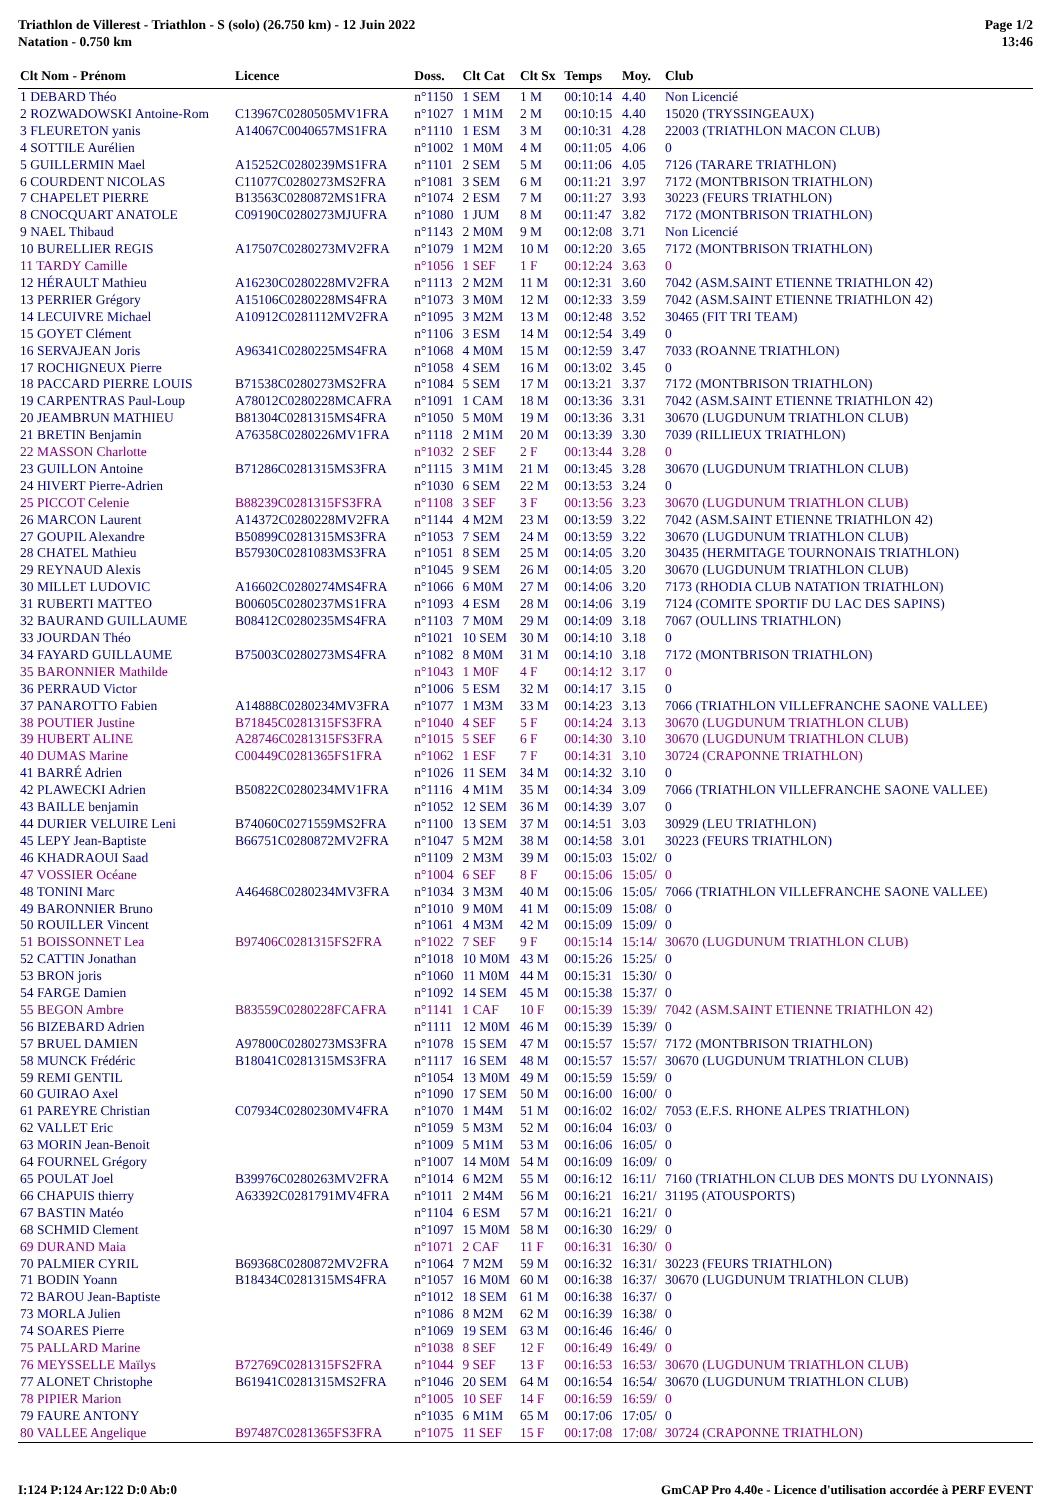Triathlon de Villerest - Triathlon - S (solo) (26.750 km) - 12 Juin 2022
Natation - 0.750 km
Page 1/2
13:46
| Clt Nom - Prénom | Licence | Doss. | Clt Cat | Clt Sx | Temps | Moy. | Club |
| --- | --- | --- | --- | --- | --- | --- | --- |
| 1 DEBARD Théo | | n°1150 | 1 SEM | 1 M | 00:10:14 | 4.40 | Non Licencié |
| 2 ROZWADOWSKI Antoine-Rom | C13967C0280505MV1FRA | n°1027 | 1 M1M | 2 M | 00:10:15 | 4.40 | 15020 (TRYSSINGEAUX) |
| 3 FLEURETON yanis | A14067C0040657MS1FRA | n°1110 | 1 ESM | 3 M | 00:10:31 | 4.28 | 22003 (TRIATHLON MACON CLUB) |
| 4 SOTTILE Aurélien | | n°1002 | 1 M0M | 4 M | 00:11:05 | 4.06 | 0 |
| 5 GUILLERMIN Mael | A15252C0280239MS1FRA | n°1101 | 2 SEM | 5 M | 00:11:06 | 4.05 | 7126 (TARARE TRIATHLON) |
| 6 COURDENT NICOLAS | C11077C0280273MS2FRA | n°1081 | 3 SEM | 6 M | 00:11:21 | 3.97 | 7172 (MONTBRISON TRIATHLON) |
| 7 CHAPELET PIERRE | B13563C0280872MS1FRA | n°1074 | 2 ESM | 7 M | 00:11:27 | 3.93 | 30223 (FEURS TRIATHLON) |
| 8 CNOCQUART ANATOLE | C09190C0280273MJUFRA | n°1080 | 1 JUM | 8 M | 00:11:47 | 3.82 | 7172 (MONTBRISON TRIATHLON) |
| 9 NAEL Thibaud | | n°1143 | 2 M0M | 9 M | 00:12:08 | 3.71 | Non Licencié |
| 10 BURELLIER REGIS | A17507C0280273MV2FRA | n°1079 | 1 M2M | 10 M | 00:12:20 | 3.65 | 7172 (MONTBRISON TRIATHLON) |
| 11 TARDY Camille | | n°1056 | 1 SEF | 1 F | 00:12:24 | 3.63 | 0 |
| 12 HÉRAULT Mathieu | A16230C0280228MV2FRA | n°1113 | 2 M2M | 11 M | 00:12:31 | 3.60 | 7042 (ASM.SAINT ETIENNE TRIATHLON 42) |
| 13 PERRIER Grégory | A15106C0280228MS4FRA | n°1073 | 3 M0M | 12 M | 00:12:33 | 3.59 | 7042 (ASM.SAINT ETIENNE TRIATHLON 42) |
| 14 LECUIVRE Michael | A10912C0281112MV2FRA | n°1095 | 3 M2M | 13 M | 00:12:48 | 3.52 | 30465 (FIT TRI TEAM) |
| 15 GOYET Clément | | n°1106 | 3 ESM | 14 M | 00:12:54 | 3.49 | 0 |
| 16 SERVAJEAN Joris | A96341C0280225MS4FRA | n°1068 | 4 M0M | 15 M | 00:12:59 | 3.47 | 7033 (ROANNE TRIATHLON) |
| 17 ROCHIGNEUX Pierre | | n°1058 | 4 SEM | 16 M | 00:13:02 | 3.45 | 0 |
| 18 PACCARD PIERRE LOUIS | B71538C0280273MS2FRA | n°1084 | 5 SEM | 17 M | 00:13:21 | 3.37 | 7172 (MONTBRISON TRIATHLON) |
| 19 CARPENTRAS Paul-Loup | A78012C0280228MCAFRA | n°1091 | 1 CAM | 18 M | 00:13:36 | 3.31 | 7042 (ASM.SAINT ETIENNE TRIATHLON 42) |
| 20 JEAMBRUN MATHIEU | B81304C0281315MS4FRA | n°1050 | 5 M0M | 19 M | 00:13:36 | 3.31 | 30670 (LUGDUNUM TRIATHLON CLUB) |
| 21 BRETIN Benjamin | A76358C0280226MV1FRA | n°1118 | 2 M1M | 20 M | 00:13:39 | 3.30 | 7039 (RILLIEUX TRIATHLON) |
| 22 MASSON Charlotte | | n°1032 | 2 SEF | 2 F | 00:13:44 | 3.28 | 0 |
| 23 GUILLON Antoine | B71286C0281315MS3FRA | n°1115 | 3 M1M | 21 M | 00:13:45 | 3.28 | 30670 (LUGDUNUM TRIATHLON CLUB) |
| 24 HIVERT Pierre-Adrien | | n°1030 | 6 SEM | 22 M | 00:13:53 | 3.24 | 0 |
| 25 PICCOT Celenie | B88239C0281315FS3FRA | n°1108 | 3 SEF | 3 F | 00:13:56 | 3.23 | 30670 (LUGDUNUM TRIATHLON CLUB) |
| 26 MARCON Laurent | A14372C0280228MV2FRA | n°1144 | 4 M2M | 23 M | 00:13:59 | 3.22 | 7042 (ASM.SAINT ETIENNE TRIATHLON 42) |
| 27 GOUPIL Alexandre | B50899C0281315MS3FRA | n°1053 | 7 SEM | 24 M | 00:13:59 | 3.22 | 30670 (LUGDUNUM TRIATHLON CLUB) |
| 28 CHATEL Mathieu | B57930C0281083MS3FRA | n°1051 | 8 SEM | 25 M | 00:14:05 | 3.20 | 30435 (HERMITAGE TOURNONAIS TRIATHLON) |
| 29 REYNAUD Alexis | | n°1045 | 9 SEM | 26 M | 00:14:05 | 3.20 | 30670 (LUGDUNUM TRIATHLON CLUB) |
| 30 MILLET LUDOVIC | A16602C0280274MS4FRA | n°1066 | 6 M0M | 27 M | 00:14:06 | 3.20 | 7173 (RHODIA CLUB NATATION TRIATHLON) |
| 31 RUBERTI MATTEO | B00605C0280237MS1FRA | n°1093 | 4 ESM | 28 M | 00:14:06 | 3.19 | 7124 (COMITE SPORTIF DU LAC DES SAPINS) |
| 32 BAURAND GUILLAUME | B08412C0280235MS4FRA | n°1103 | 7 M0M | 29 M | 00:14:09 | 3.18 | 7067 (OULLINS TRIATHLON) |
| 33 JOURDAN Théo | | n°1021 | 10 SEM | 30 M | 00:14:10 | 3.18 | 0 |
| 34 FAYARD GUILLAUME | B75003C0280273MS4FRA | n°1082 | 8 M0M | 31 M | 00:14:10 | 3.18 | 7172 (MONTBRISON TRIATHLON) |
| 35 BARONNIER Mathilde | | n°1043 | 1 M0F | 4 F | 00:14:12 | 3.17 | 0 |
| 36 PERRAUD Victor | | n°1006 | 5 ESM | 32 M | 00:14:17 | 3.15 | 0 |
| 37 PANAROTTO Fabien | A14888C0280234MV3FRA | n°1077 | 1 M3M | 33 M | 00:14:23 | 3.13 | 7066 (TRIATHLON VILLEFRANCHE SAONE VALLEE) |
| 38 POUTIER Justine | B71845C0281315FS3FRA | n°1040 | 4 SEF | 5 F | 00:14:24 | 3.13 | 30670 (LUGDUNUM TRIATHLON CLUB) |
| 39 HUBERT ALINE | A28746C0281315FS3FRA | n°1015 | 5 SEF | 6 F | 00:14:30 | 3.10 | 30670 (LUGDUNUM TRIATHLON CLUB) |
| 40 DUMAS Marine | C00449C0281365FS1FRA | n°1062 | 1 ESF | 7 F | 00:14:31 | 3.10 | 30724 (CRAPONNE TRIATHLON) |
| 41 BARRÉ Adrien | | n°1026 | 11 SEM | 34 M | 00:14:32 | 3.10 | 0 |
| 42 PLAWECKI Adrien | B50822C0280234MV1FRA | n°1116 | 4 M1M | 35 M | 00:14:34 | 3.09 | 7066 (TRIATHLON VILLEFRANCHE SAONE VALLEE) |
| 43 BAILLE benjamin | | n°1052 | 12 SEM | 36 M | 00:14:39 | 3.07 | 0 |
| 44 DURIER VELUIRE Leni | B74060C0271559MS2FRA | n°1100 | 13 SEM | 37 M | 00:14:51 | 3.03 | 30929 (LEU TRIATHLON) |
| 45 LEPY Jean-Baptiste | B66751C0280872MV2FRA | n°1047 | 5 M2M | 38 M | 00:14:58 | 3.01 | 30223 (FEURS TRIATHLON) |
| 46 KHADRAOUI Saad | | n°1109 | 2 M3M | 39 M | 00:15:03 | 15:02/ | 0 |
| 47 VOSSIER Océane | | n°1004 | 6 SEF | 8 F | 00:15:06 | 15:05/ | 0 |
| 48 TONINI Marc | A46468C0280234MV3FRA | n°1034 | 3 M3M | 40 M | 00:15:06 | 15:05/ | 7066 (TRIATHLON VILLEFRANCHE SAONE VALLEE) |
| 49 BARONNIER Bruno | | n°1010 | 9 M0M | 41 M | 00:15:09 | 15:08/ | 0 |
| 50 ROUILLER Vincent | | n°1061 | 4 M3M | 42 M | 00:15:09 | 15:09/ | 0 |
| 51 BOISSONNET Lea | B97406C0281315FS2FRA | n°1022 | 7 SEF | 9 F | 00:15:14 | 15:14/ | 30670 (LUGDUNUM TRIATHLON CLUB) |
| 52 CATTIN Jonathan | | n°1018 | 10 M0M | 43 M | 00:15:26 | 15:25/ | 0 |
| 53 BRON joris | | n°1060 | 11 M0M | 44 M | 00:15:31 | 15:30/ | 0 |
| 54 FARGE Damien | | n°1092 | 14 SEM | 45 M | 00:15:38 | 15:37/ | 0 |
| 55 BEGON Ambre | B83559C0280228FCAFRA | n°1141 | 1 CAF | 10 F | 00:15:39 | 15:39/ | 7042 (ASM.SAINT ETIENNE TRIATHLON 42) |
| 56 BIZEBARD Adrien | | n°1111 | 12 M0M | 46 M | 00:15:39 | 15:39/ | 0 |
| 57 BRUEL DAMIEN | A97800C0280273MS3FRA | n°1078 | 15 SEM | 47 M | 00:15:57 | 15:57/ | 7172 (MONTBRISON TRIATHLON) |
| 58 MUNCK Frédéric | B18041C0281315MS3FRA | n°1117 | 16 SEM | 48 M | 00:15:57 | 15:57/ | 30670 (LUGDUNUM TRIATHLON CLUB) |
| 59 REMI GENTIL | | n°1054 | 13 M0M | 49 M | 00:15:59 | 15:59/ | 0 |
| 60 GUIRAO Axel | | n°1090 | 17 SEM | 50 M | 00:16:00 | 16:00/ | 0 |
| 61 PAREYRE Christian | C07934C0280230MV4FRA | n°1070 | 1 M4M | 51 M | 00:16:02 | 16:02/ | 7053 (E.F.S. RHONE ALPES TRIATHLON) |
| 62 VALLET Eric | | n°1059 | 5 M3M | 52 M | 00:16:04 | 16:03/ | 0 |
| 63 MORIN Jean-Benoit | | n°1009 | 5 M1M | 53 M | 00:16:06 | 16:05/ | 0 |
| 64 FOURNEL Grégory | | n°1007 | 14 M0M | 54 M | 00:16:09 | 16:09/ | 0 |
| 65 POULAT Joel | B39976C0280263MV2FRA | n°1014 | 6 M2M | 55 M | 00:16:12 | 16:11/ | 7160 (TRIATHLON CLUB DES MONTS DU LYONNAIS) |
| 66 CHAPUIS thierry | A63392C0281791MV4FRA | n°1011 | 2 M4M | 56 M | 00:16:21 | 16:21/ | 31195 (ATOUSPORTS) |
| 67 BASTIN Matéo | | n°1104 | 6 ESM | 57 M | 00:16:21 | 16:21/ | 0 |
| 68 SCHMID Clement | | n°1097 | 15 M0M | 58 M | 00:16:30 | 16:29/ | 0 |
| 69 DURAND Maia | | n°1071 | 2 CAF | 11 F | 00:16:31 | 16:30/ | 0 |
| 70 PALMIER CYRIL | B69368C0280872MV2FRA | n°1064 | 7 M2M | 59 M | 00:16:32 | 16:31/ | 30223 (FEURS TRIATHLON) |
| 71 BODIN Yoann | B18434C0281315MS4FRA | n°1057 | 16 M0M | 60 M | 00:16:38 | 16:37/ | 30670 (LUGDUNUM TRIATHLON CLUB) |
| 72 BAROU Jean-Baptiste | | n°1012 | 18 SEM | 61 M | 00:16:38 | 16:37/ | 0 |
| 73 MORLA Julien | | n°1086 | 8 M2M | 62 M | 00:16:39 | 16:38/ | 0 |
| 74 SOARES Pierre | | n°1069 | 19 SEM | 63 M | 00:16:46 | 16:46/ | 0 |
| 75 PALLARD Marine | | n°1038 | 8 SEF | 12 F | 00:16:49 | 16:49/ | 0 |
| 76 MEYSSELLE Maïlys | B72769C0281315FS2FRA | n°1044 | 9 SEF | 13 F | 00:16:53 | 16:53/ | 30670 (LUGDUNUM TRIATHLON CLUB) |
| 77 ALONET Christophe | B61941C0281315MS2FRA | n°1046 | 20 SEM | 64 M | 00:16:54 | 16:54/ | 30670 (LUGDUNUM TRIATHLON CLUB) |
| 78 PIPIER Marion | | n°1005 | 10 SEF | 14 F | 00:16:59 | 16:59/ | 0 |
| 79 FAURE ANTONY | | n°1035 | 6 M1M | 65 M | 00:17:06 | 17:05/ | 0 |
| 80 VALLEE Angelique | B97487C0281365FS3FRA | n°1075 | 11 SEF | 15 F | 00:17:08 | 17:08/ | 30724 (CRAPONNE TRIATHLON) |
I:124 P:124 Ar:122 D:0 Ab:0 GmCAP Pro 4.40e - Licence d'utilisation accordée à PERF EVENT